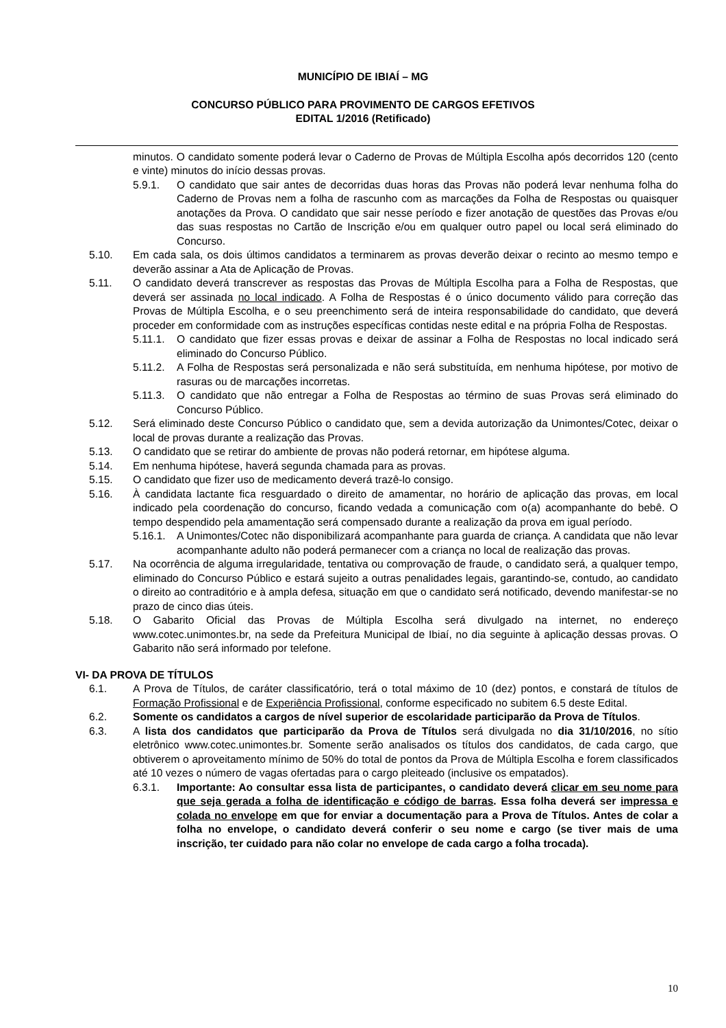MUNICÍPIO DE IBIAÍ – MG
CONCURSO PÚBLICO PARA PROVIMENTO DE CARGOS EFETIVOS
EDITAL 1/2016 (Retificado)
minutos. O candidato somente poderá levar o Caderno de Provas de Múltipla Escolha após decorridos 120 (cento e vinte) minutos do início dessas provas.
5.9.1. O candidato que sair antes de decorridas duas horas das Provas não poderá levar nenhuma folha do Caderno de Provas nem a folha de rascunho com as marcações da Folha de Respostas ou quaisquer anotações da Prova. O candidato que sair nesse período e fizer anotação de questões das Provas e/ou das suas respostas no Cartão de Inscrição e/ou em qualquer outro papel ou local será eliminado do Concurso.
5.10. Em cada sala, os dois últimos candidatos a terminarem as provas deverão deixar o recinto ao mesmo tempo e deverão assinar a Ata de Aplicação de Provas.
5.11. O candidato deverá transcrever as respostas das Provas de Múltipla Escolha para a Folha de Respostas, que deverá ser assinada no local indicado. A Folha de Respostas é o único documento válido para correção das Provas de Múltipla Escolha, e o seu preenchimento será de inteira responsabilidade do candidato, que deverá proceder em conformidade com as instruções específicas contidas neste edital e na própria Folha de Respostas.
5.11.1. O candidato que fizer essas provas e deixar de assinar a Folha de Respostas no local indicado será eliminado do Concurso Público.
5.11.2. A Folha de Respostas será personalizada e não será substituída, em nenhuma hipótese, por motivo de rasuras ou de marcações incorretas.
5.11.3. O candidato que não entregar a Folha de Respostas ao término de suas Provas será eliminado do Concurso Público.
5.12. Será eliminado deste Concurso Público o candidato que, sem a devida autorização da Unimontes/Cotec, deixar o local de provas durante a realização das Provas.
5.13. O candidato que se retirar do ambiente de provas não poderá retornar, em hipótese alguma.
5.14. Em nenhuma hipótese, haverá segunda chamada para as provas.
5.15. O candidato que fizer uso de medicamento deverá trazê-lo consigo.
5.16. À candidata lactante fica resguardado o direito de amamentar, no horário de aplicação das provas, em local indicado pela coordenação do concurso, ficando vedada a comunicação com o(a) acompanhante do bebê. O tempo despendido pela amamentação será compensado durante a realização da prova em igual período.
5.16.1. A Unimontes/Cotec não disponibilizará acompanhante para guarda de criança. A candidata que não levar acompanhante adulto não poderá permanecer com a criança no local de realização das provas.
5.17. Na ocorrência de alguma irregularidade, tentativa ou comprovação de fraude, o candidato será, a qualquer tempo, eliminado do Concurso Público e estará sujeito a outras penalidades legais, garantindo-se, contudo, ao candidato o direito ao contraditório e à ampla defesa, situação em que o candidato será notificado, devendo manifestar-se no prazo de cinco dias úteis.
5.18. O Gabarito Oficial das Provas de Múltipla Escolha será divulgado na internet, no endereço www.cotec.unimontes.br, na sede da Prefeitura Municipal de Ibiaí, no dia seguinte à aplicação dessas provas. O Gabarito não será informado por telefone.
VI- DA PROVA DE TÍTULOS
6.1. A Prova de Títulos, de caráter classificatório, terá o total máximo de 10 (dez) pontos, e constará de títulos de Formação Profissional e de Experiência Profissional, conforme especificado no subitem 6.5 deste Edital.
6.2. Somente os candidatos a cargos de nível superior de escolaridade participarão da Prova de Títulos.
6.3. A lista dos candidatos que participarão da Prova de Títulos será divulgada no dia 31/10/2016, no sítio eletrônico www.cotec.unimontes.br. Somente serão analisados os títulos dos candidatos, de cada cargo, que obtiverem o aproveitamento mínimo de 50% do total de pontos da Prova de Múltipla Escolha e forem classificados até 10 vezes o número de vagas ofertadas para o cargo pleiteado (inclusive os empatados).
6.3.1. Importante: Ao consultar essa lista de participantes, o candidato deverá clicar em seu nome para que seja gerada a folha de identificação e código de barras. Essa folha deverá ser impressa e colada no envelope em que for enviar a documentação para a Prova de Títulos. Antes de colar a folha no envelope, o candidato deverá conferir o seu nome e cargo (se tiver mais de uma inscrição, ter cuidado para não colar no envelope de cada cargo a folha trocada).
10